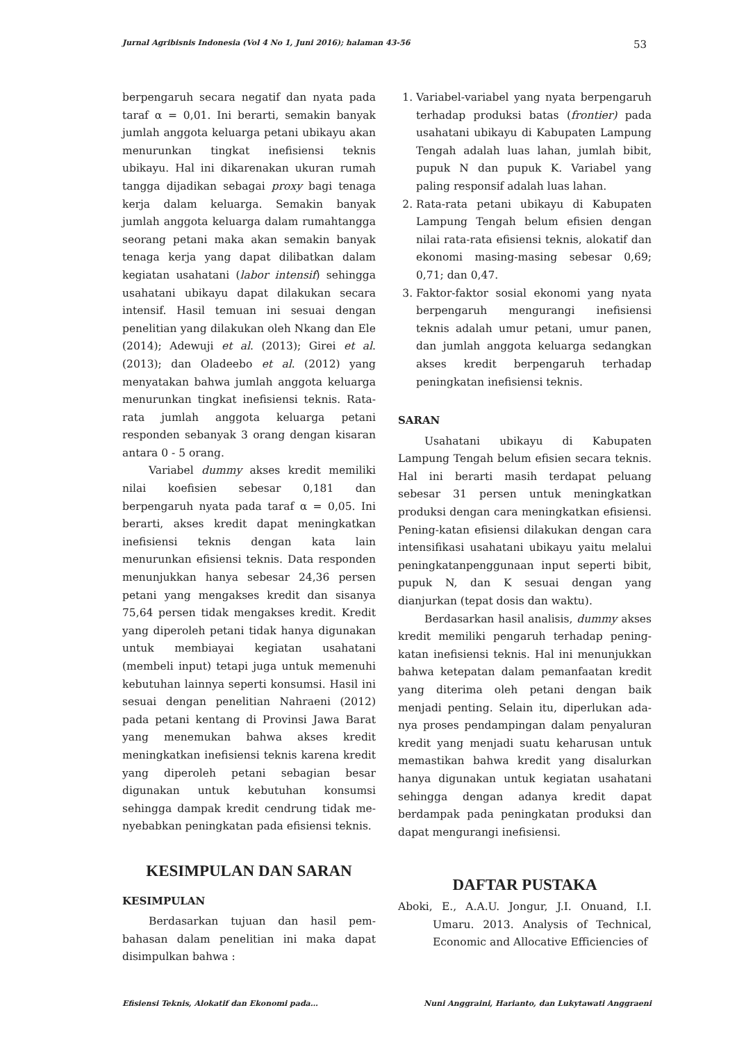Jurnal Agribisnis Indonesia (Vol 4 No 1, Juni 2016); halaman 43-56 53
berpengaruh secara negatif dan nyata pada taraf α = 0,01. Ini berarti, semakin banyak jumlah anggota keluarga petani ubikayu akan menurunkan tingkat inefisiensi teknis ubikayu. Hal ini dikarenakan ukuran rumah tangga dijadikan sebagai proxy bagi tenaga kerja dalam keluarga. Semakin banyak jumlah anggota keluarga dalam rumahtangga seorang petani maka akan semakin banyak tenaga kerja yang dapat dilibatkan dalam kegiatan usahatani (labor intensif) sehingga usahatani ubikayu dapat dilakukan secara intensif. Hasil temuan ini sesuai dengan penelitian yang dilakukan oleh Nkang dan Ele (2014); Adewuji et al. (2013); Girei et al. (2013); dan Oladeebo et al. (2012) yang menyatakan bahwa jumlah anggota keluarga menurunkan tingkat inefisiensi teknis. Rata-rata jumlah anggota keluarga petani responden sebanyak 3 orang dengan kisaran antara 0 - 5 orang.
Variabel dummy akses kredit memiliki nilai koefisien sebesar 0,181 dan berpengaruh nyata pada taraf α = 0,05. Ini berarti, akses kredit dapat meningkatkan inefisiensi teknis dengan kata lain menurunkan efisiensi teknis. Data responden menunjukkan hanya sebesar 24,36 persen petani yang mengakses kredit dan sisanya 75,64 persen tidak mengakses kredit. Kredit yang diperoleh petani tidak hanya digunakan untuk membiayai kegiatan usahatani (membeli input) tetapi juga untuk memenuhi kebutuhan lainnya seperti konsumsi. Hasil ini sesuai dengan penelitian Nahraeni (2012) pada petani kentang di Provinsi Jawa Barat yang menemukan bahwa akses kredit meningkatkan inefisiensi teknis karena kredit yang diperoleh petani sebagian besar digunakan untuk kebutuhan konsumsi sehingga dampak kredit cendrung tidak me-nyebabkan peningkatan pada efisiensi teknis.
KESIMPULAN DAN SARAN
KESIMPULAN
Berdasarkan tujuan dan hasil pem-bahasan dalam penelitian ini maka dapat disimpulkan bahwa :
1. Variabel-variabel yang nyata berpengaruh terhadap produksi batas (frontier) pada usahatani ubikayu di Kabupaten Lampung Tengah adalah luas lahan, jumlah bibit, pupuk N dan pupuk K. Variabel yang paling responsif adalah luas lahan.
2. Rata-rata petani ubikayu di Kabupaten Lampung Tengah belum efisien dengan nilai rata-rata efisiensi teknis, alokatif dan ekonomi masing-masing sebesar 0,69; 0,71; dan 0,47.
3. Faktor-faktor sosial ekonomi yang nyata berpengaruh mengurangi inefisiensi teknis adalah umur petani, umur panen, dan jumlah anggota keluarga sedangkan akses kredit berpengaruh terhadap peningkatan inefisiensi teknis.
SARAN
Usahatani ubikayu di Kabupaten Lampung Tengah belum efisien secara teknis. Hal ini berarti masih terdapat peluang sebesar 31 persen untuk meningkatkan produksi dengan cara meningkatkan efisiensi. Pening-katan efisiensi dilakukan dengan cara intensifikasi usahatani ubikayu yaitu melalui peningkatanpenggunaan input seperti bibit, pupuk N, dan K sesuai dengan yang dianjurkan (tepat dosis dan waktu).
Berdasarkan hasil analisis, dummy akses kredit memiliki pengaruh terhadap pening-katan inefisiensi teknis. Hal ini menunjukkan bahwa ketepatan dalam pemanfaatan kredit yang diterima oleh petani dengan baik menjadi penting. Selain itu, diperlukan ada-nya proses pendampingan dalam penyaluran kredit yang menjadi suatu keharusan untuk memastikan bahwa kredit yang disalurkan hanya digunakan untuk kegiatan usahatani sehingga dengan adanya kredit dapat berdampak pada peningkatan produksi dan dapat mengurangi inefisiensi.
DAFTAR PUSTAKA
Aboki, E., A.A.U. Jongur, J.I. Onuand, I.I. Umaru. 2013. Analysis of Technical, Economic and Allocative Efficiencies of
Efisiensi Teknis, Alokatif dan Ekonomi pada… Nuni Anggraini, Harianto, dan Lukytawati Anggraeni